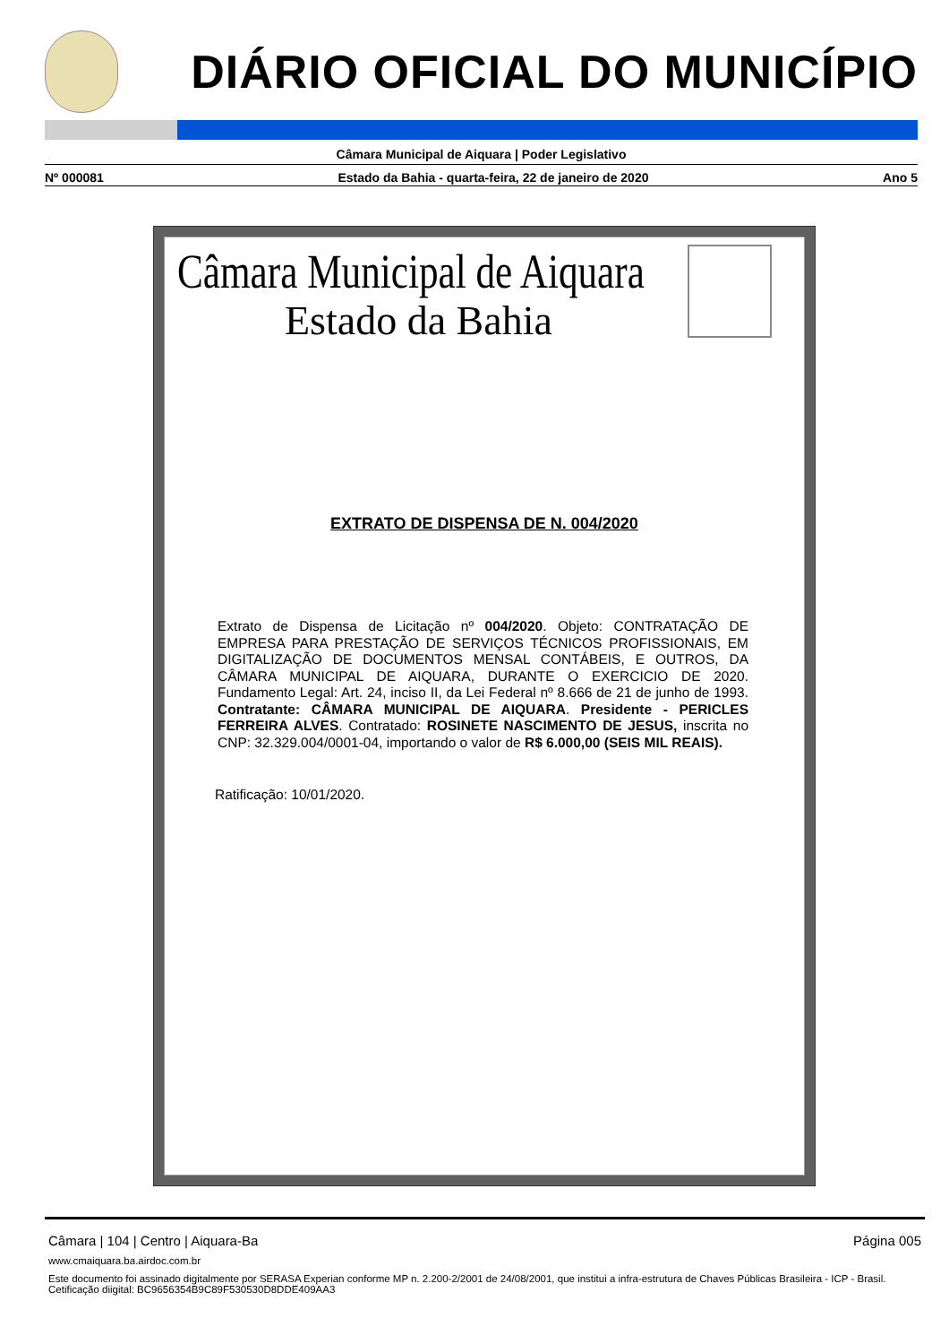DIÁRIO OFICIAL DO MUNICÍPIO
Câmara Municipal de Aiquara | Poder Legislativo
Nº 000081 Estado da Bahia - quarta-feira, 22 de janeiro de 2020 Ano 5
Câmara Municipal de Aiquara
Estado da Bahia
EXTRATO DE DISPENSA DE N. 004/2020
Extrato de Dispensa de Licitação nº 004/2020. Objeto: CONTRATAÇÃO DE EMPRESA PARA PRESTAÇÃO DE SERVIÇOS TÉCNICOS PROFISSIONAIS, EM DIGITALIZAÇÃO DE DOCUMENTOS MENSAL CONTÁBEIS, E OUTROS, DA CÂMARA MUNICIPAL DE AIQUARA, DURANTE O EXERCICIO DE 2020. Fundamento Legal: Art. 24, inciso II, da Lei Federal nº 8.666 de 21 de junho de 1993. Contratante: CÂMARA MUNICIPAL DE AIQUARA. Presidente - PERICLES FERREIRA ALVES. Contratado: ROSINETE NASCIMENTO DE JESUS, inscrita no CNP: 32.329.004/0001-04, importando o valor de R$ 6.000,00 (SEIS MIL REAIS).
Ratificação: 10/01/2020.
Câmara | 104 | Centro | Aiquara-Ba Página 005
www.cmaiquara.ba.airdoc.com.br
Este documento foi assinado digitalmente por SERASA Experian conforme MP n. 2.200-2/2001 de 24/08/2001, que institui a infra-estrutura de Chaves Públicas Brasileira - ICP - Brasil. Cetificação diigital: BC9656354B9C89F530530D8DDE409AA3